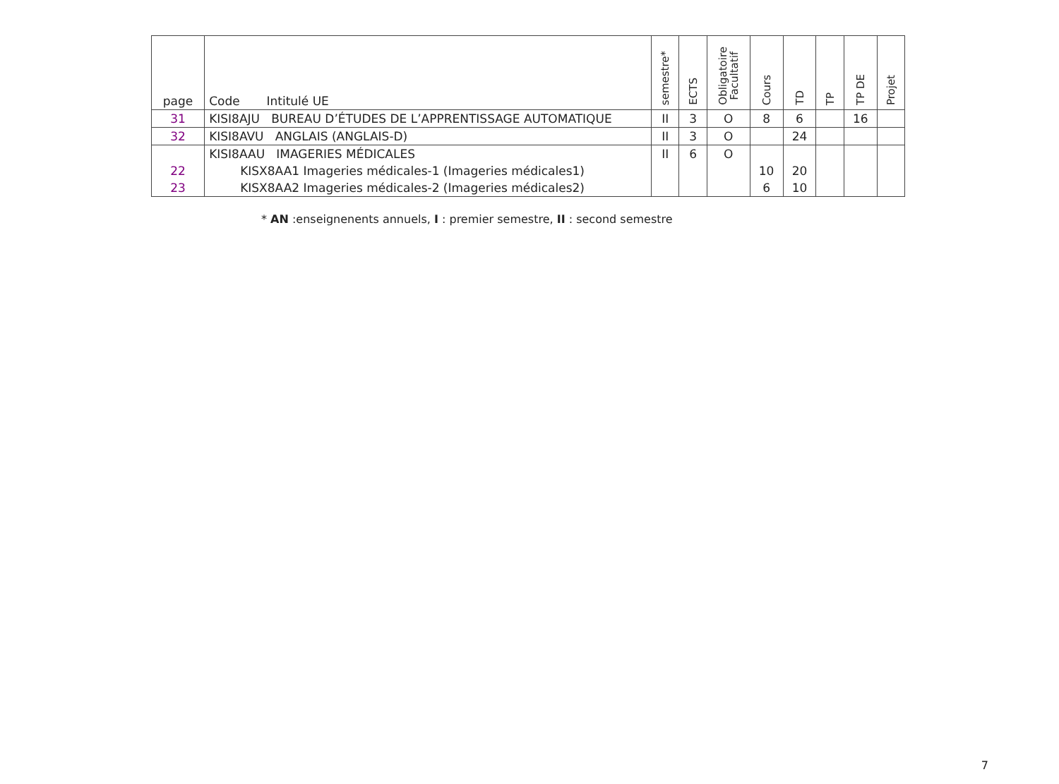| page | Code Intitulé UE | semestre* | ECTS | Obligatoire Facultatif | Cours | TD | TP | TP DE | Projet |
| --- | --- | --- | --- | --- | --- | --- | --- | --- | --- |
| 31 | KISI8AJU BUREAU D’ÉTUDES DE L’APPRENTISSAGE AUTOMATIQUE | II | 3 | O | 8 | 6 | | 16 | |
| 32 | KISI8AVU ANGLAIS (ANGLAIS-D) | II | 3 | O | | 24 | | | |
| | KISI8AAU IMAGERIES MÉDICALES | II | 6 | O | | | | | |
| 22 | KISX8AA1 Imageries médicales-1 (Imageries médicales1) | | | | 10 | 20 | | | |
| 23 | KISX8AA2 Imageries médicales-2 (Imageries médicales2) | | | | 6 | 10 | | | |
* AN :enseignenents annuels, I : premier semestre, II : second semestre
7